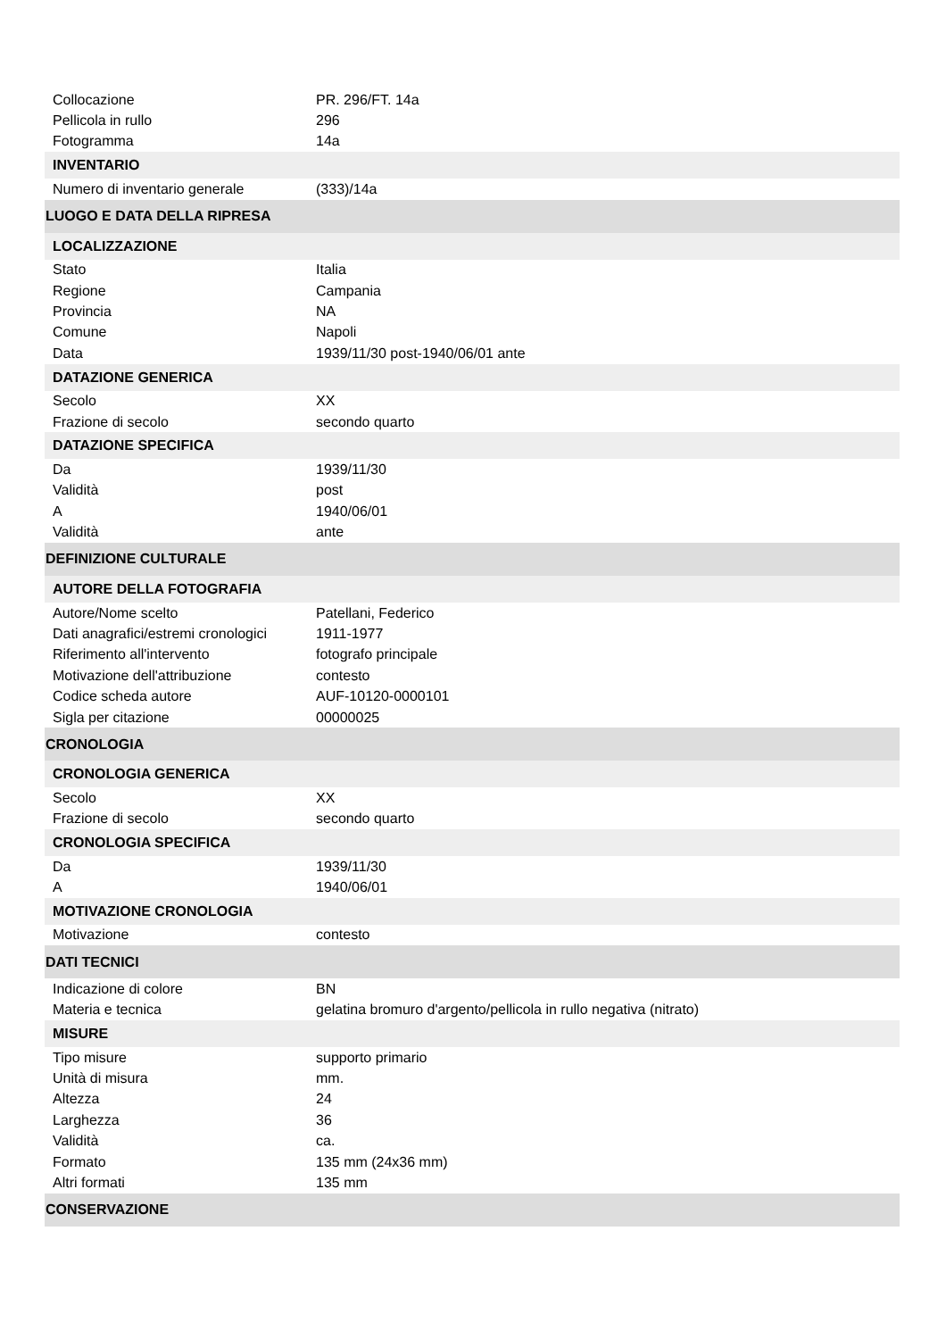| Collocazione | PR. 296/FT. 14a |
| Pellicola in rullo | 296 |
| Fotogramma | 14a |
| INVENTARIO | |
| Numero di inventario generale | (333)/14a |
| LUOGO E DATA DELLA RIPRESA | |
| LOCALIZZAZIONE | |
| Stato | Italia |
| Regione | Campania |
| Provincia | NA |
| Comune | Napoli |
| Data | 1939/11/30 post-1940/06/01 ante |
| DATAZIONE GENERICA | |
| Secolo | XX |
| Frazione di secolo | secondo quarto |
| DATAZIONE SPECIFICA | |
| Da | 1939/11/30 |
| Validità | post |
| A | 1940/06/01 |
| Validità | ante |
| DEFINIZIONE CULTURALE | |
| AUTORE DELLA FOTOGRAFIA | |
| Autore/Nome scelto | Patellani, Federico |
| Dati anagrafici/estremi cronologici | 1911-1977 |
| Riferimento all'intervento | fotografo principale |
| Motivazione dell'attribuzione | contesto |
| Codice scheda autore | AUF-10120-0000101 |
| Sigla per citazione | 00000025 |
| CRONOLOGIA | |
| CRONOLOGIA GENERICA | |
| Secolo | XX |
| Frazione di secolo | secondo quarto |
| CRONOLOGIA SPECIFICA | |
| Da | 1939/11/30 |
| A | 1940/06/01 |
| MOTIVAZIONE CRONOLOGIA | |
| Motivazione | contesto |
| DATI TECNICI | |
| Indicazione di colore | BN |
| Materia e tecnica | gelatina bromuro d'argento/pellicola in rullo negativa (nitrato) |
| MISURE | |
| Tipo misure | supporto primario |
| Unità di misura | mm. |
| Altezza | 24 |
| Larghezza | 36 |
| Validità | ca. |
| Formato | 135 mm (24x36 mm) |
| Altri formati | 135 mm |
| CONSERVAZIONE | |